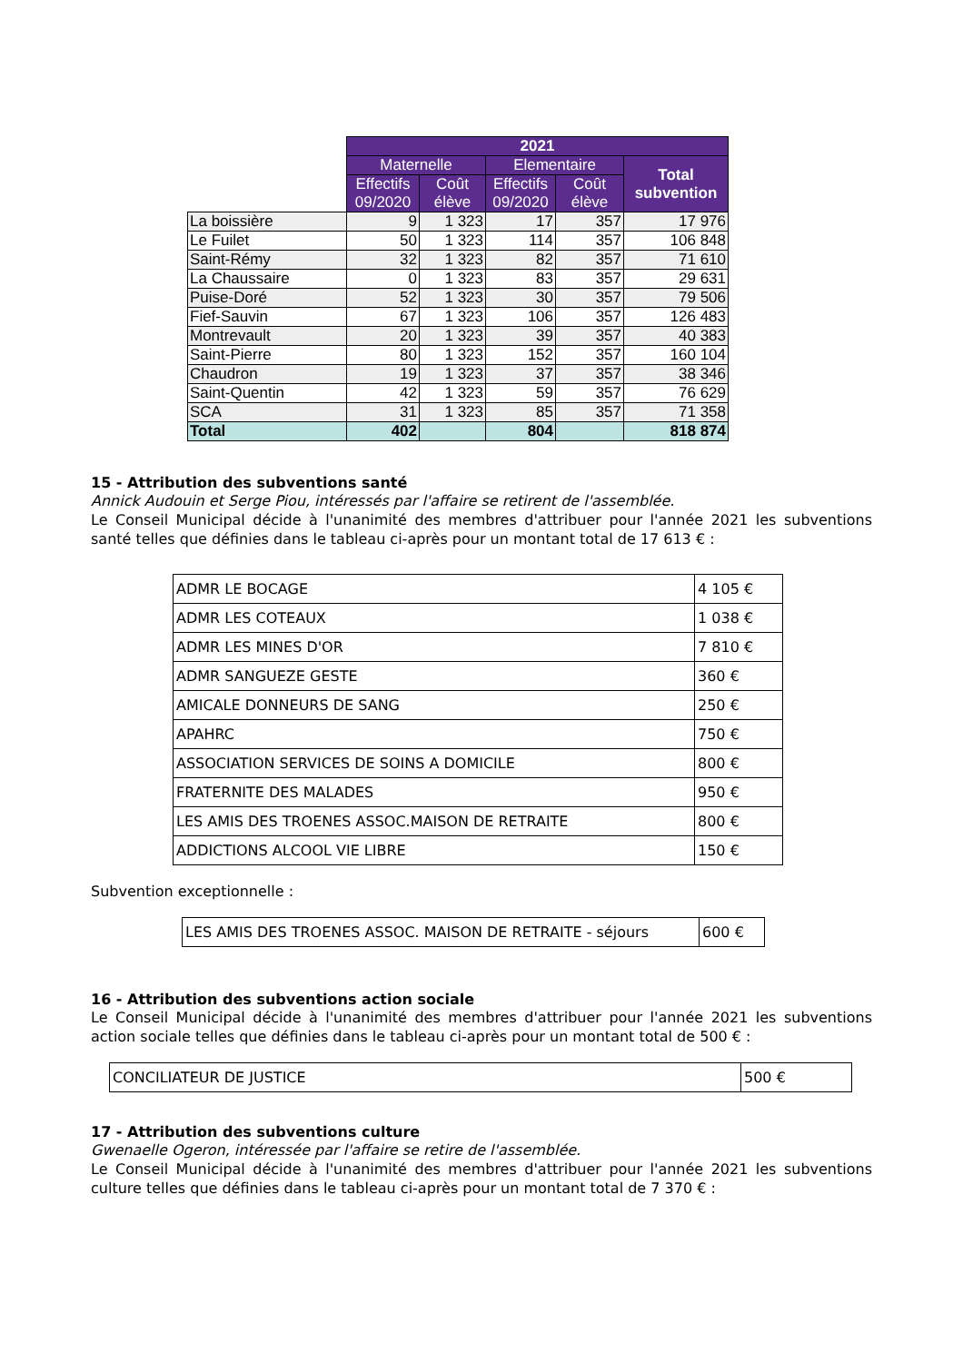| | 2021 | | | | |
| | Maternelle | | Elementaire | | Total subvention |
| | Effectifs 09/2020 | Coût élève | Effectifs 09/2020 | Coût élève | |
| La boissière | 9 | 1 323 | 17 | 357 | 17 976 |
| Le Fuilet | 50 | 1 323 | 114 | 357 | 106 848 |
| Saint-Rémy | 32 | 1 323 | 82 | 357 | 71 610 |
| La Chaussaire | 0 | 1 323 | 83 | 357 | 29 631 |
| Puise-Doré | 52 | 1 323 | 30 | 357 | 79 506 |
| Fief-Sauvin | 67 | 1 323 | 106 | 357 | 126 483 |
| Montrevault | 20 | 1 323 | 39 | 357 | 40 383 |
| Saint-Pierre | 80 | 1 323 | 152 | 357 | 160 104 |
| Chaudron | 19 | 1 323 | 37 | 357 | 38 346 |
| Saint-Quentin | 42 | 1 323 | 59 | 357 | 76 629 |
| SCA | 31 | 1 323 | 85 | 357 | 71 358 |
| Total | 402 | | 804 | | 818 874 |
15 - Attribution des subventions santé
Annick Audouin et Serge Piou, intéressés par l'affaire se retirent de l'assemblée.
Le Conseil Municipal décide à l'unanimité des membres d'attribuer pour l'année 2021 les subventions santé telles que définies dans le tableau ci-après pour un montant total de 17 613 € :
| ADMR LE BOCAGE | 4 105 € |
| ADMR LES COTEAUX | 1 038 € |
| ADMR LES MINES D'OR | 7 810 € |
| ADMR SANGUEZE GESTE | 360 € |
| AMICALE DONNEURS DE SANG | 250 € |
| APAHRC | 750 € |
| ASSOCIATION SERVICES DE SOINS A DOMICILE | 800 € |
| FRATERNITE DES MALADES | 950 € |
| LES AMIS DES TROENES ASSOC.MAISON DE RETRAITE | 800 € |
| ADDICTIONS ALCOOL VIE LIBRE | 150 € |
Subvention exceptionnelle :
| LES AMIS DES TROENES ASSOC. MAISON DE RETRAITE - séjours | 600 € |
16 - Attribution des subventions action sociale
Le Conseil Municipal décide à l'unanimité des membres d'attribuer pour l'année 2021 les subventions action sociale telles que définies dans le tableau ci-après pour un montant total de 500 € :
| CONCILIATEUR DE JUSTICE | 500 € |
17 - Attribution des subventions culture
Gwenaelle Ogeron, intéressée par l'affaire se retire de l'assemblée.
Le Conseil Municipal décide à l'unanimité des membres d'attribuer pour l'année 2021 les subventions culture telles que définies dans le tableau ci-après pour un montant total de 7 370 € :